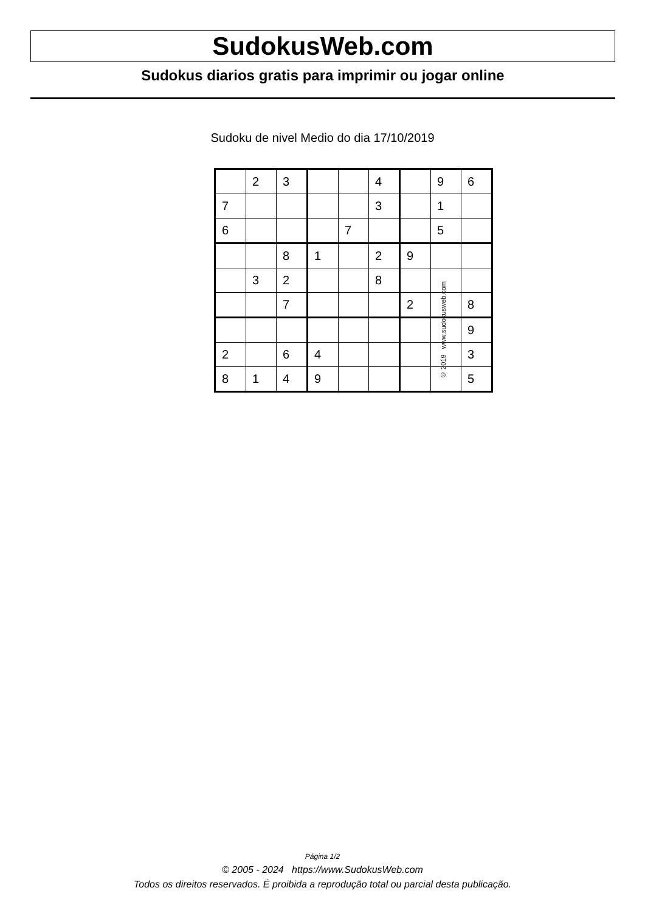SudokusWeb.com
Sudokus diarios gratis para imprimir ou jogar online
Sudoku de nivel Medio do dia 17/10/2019
| | 2 | 3 | | | 4 | | 9 | 6 |
| 7 | | | | | 3 | | 1 | |
| 6 | | | | 7 | | | 5 | |
| | | 8 | 1 | | 2 | 9 | | |
| | 3 | 2 | | | 8 | | | |
| | | 7 | | | | 2 | | 8 |
| | | | | | | | | 9 |
| 2 | | 6 | 4 | | | | | 3 |
| 8 | 1 | 4 | 9 | | | | | 5 |
© 2019 www.sudokusweb.com
Página 1/2
© 2005 - 2024 https://www.SudokusWeb.com
Todos os direitos reservados. É proibida a reprodução total ou parcial desta publicação.